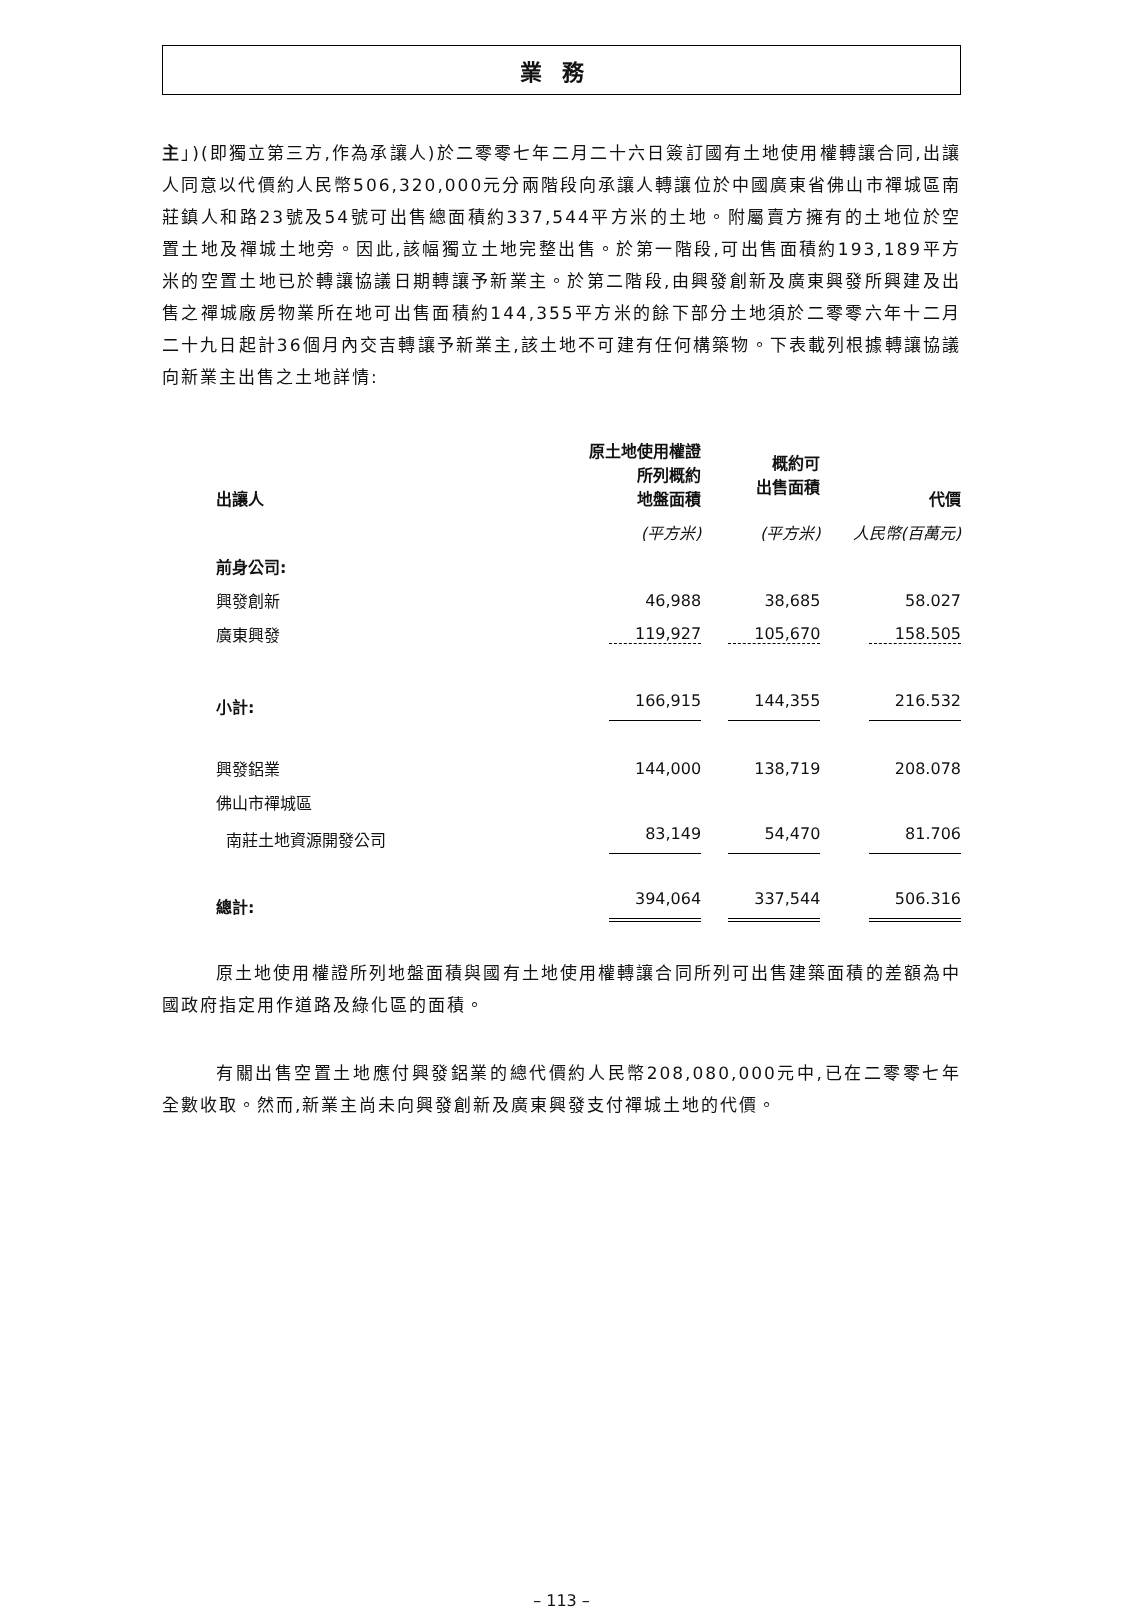業務
主」)(即獨立第三方,作為承讓人)於二零零七年二月二十六日簽訂國有土地使用權轉讓合同,出讓人同意以代價約人民幣506,320,000元分兩階段向承讓人轉讓位於中國廣東省佛山市禪城區南莊鎮人和路23號及54號可出售總面積約337,544平方米的土地。附屬賣方擁有的土地位於空置土地及禪城土地旁。因此,該幅獨立土地完整出售。於第一階段,可出售面積約193,189平方米的空置土地已於轉讓協議日期轉讓予新業主。於第二階段,由興發創新及廣東興發所興建及出售之禪城廠房物業所在地可出售面積約144,355平方米的餘下部分土地須於二零零六年十二月二十九日起計36個月內交吉轉讓予新業主,該土地不可建有任何構築物。下表載列根據轉讓協議向新業主出售之土地詳情:
| 出讓人 | 原土地使用權證 所列概約 地盤面積 | 概約可 出售面積 | 代價 |
| --- | --- | --- | --- |
| | (平方米) | (平方米) | 人民幣(百萬元) |
| 前身公司: | | | |
| 興發創新 | 46,988 | 38,685 | 58.027 |
| 廣東興發 | 119,927 | 105,670 | 158.505 |
| 小計: | 166,915 | 144,355 | 216.532 |
| 興發鋁業 | 144,000 | 138,719 | 208.078 |
| 佛山市禪城區 | | | |
| 南莊土地資源開發公司 | 83,149 | 54,470 | 81.706 |
| 總計: | 394,064 | 337,544 | 506.316 |
原土地使用權證所列地盤面積與國有土地使用權轉讓合同所列可出售建築面積的差額為中國政府指定用作道路及綠化區的面積。
有關出售空置土地應付興發鋁業的總代價約人民幣208,080,000元中,已在二零零七年全數收取。然而,新業主尚未向興發創新及廣東興發支付禪城土地的代價。
– 113 –